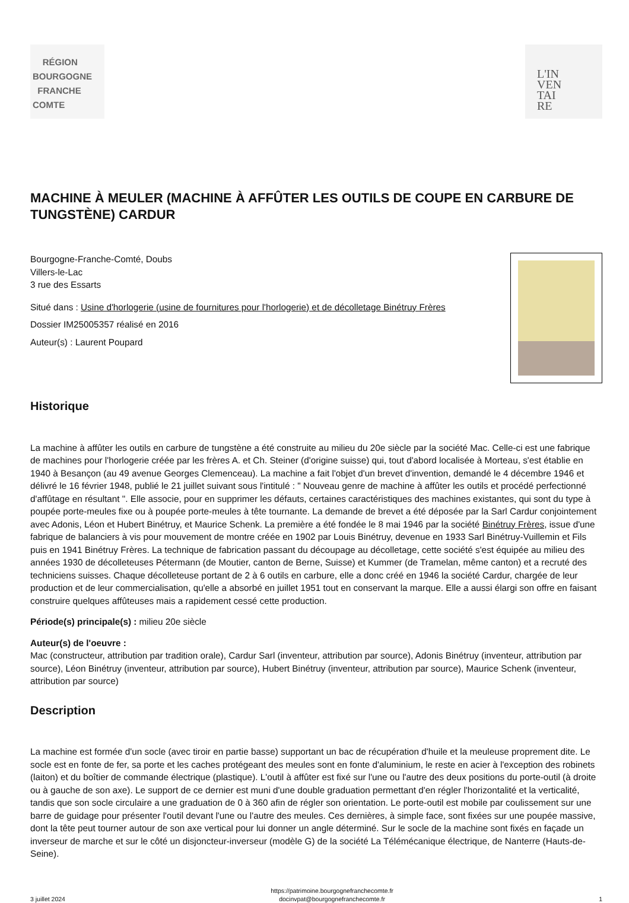RÉGION
BOURGOGNE
FRANCHE
COMTE
L'IN
VEN
TAI
RE
MACHINE À MEULER (MACHINE À AFFÛTER LES OUTILS DE COUPE EN CARBURE DE TUNGSTÈNE) CARDUR
Bourgogne-Franche-Comté, Doubs
Villers-le-Lac
3 rue des Essarts
Situé dans : Usine d'horlogerie (usine de fournitures pour l'horlogerie) et de décolletage Binétruy Frères
Dossier IM25005357 réalisé en 2016
Auteur(s) : Laurent Poupard
Historique
La machine à affûter les outils en carbure de tungstène a été construite au milieu du 20e siècle par la société Mac. Celle-ci est une fabrique de machines pour l'horlogerie créée par les frères A. et Ch. Steiner (d'origine suisse) qui, tout d'abord localisée à Morteau, s'est établie en 1940 à Besançon (au 49 avenue Georges Clemenceau). La machine a fait l'objet d'un brevet d'invention, demandé le 4 décembre 1946 et délivré le 16 février 1948, publié le 21 juillet suivant sous l'intitulé : " Nouveau genre de machine à affûter les outils et procédé perfectionné d'affûtage en résultant ". Elle associe, pour en supprimer les défauts, certaines caractéristiques des machines existantes, qui sont du type à poupée porte-meules fixe ou à poupée porte-meules à tête tournante. La demande de brevet a été déposée par la Sarl Cardur conjointement avec Adonis, Léon et Hubert Binétruy, et Maurice Schenk. La première a été fondée le 8 mai 1946 par la société Binétruy Frères, issue d'une fabrique de balanciers à vis pour mouvement de montre créée en 1902 par Louis Binétruy, devenue en 1933 Sarl Binétruy-Vuillemin et Fils puis en 1941 Binétruy Frères. La technique de fabrication passant du découpage au décolletage, cette société s'est équipée au milieu des années 1930 de décolleteuses Pétermann (de Moutier, canton de Berne, Suisse) et Kummer (de Tramelan, même canton) et a recruté des techniciens suisses. Chaque décolleteuse portant de 2 à 6 outils en carbure, elle a donc créé en 1946 la société Cardur, chargée de leur production et de leur commercialisation, qu'elle a absorbé en juillet 1951 tout en conservant la marque. Elle a aussi élargi son offre en faisant construire quelques affûteuses mais a rapidement cessé cette production.
Période(s) principale(s) : milieu 20e siècle
Auteur(s) de l'oeuvre :
Mac (constructeur, attribution par tradition orale), Cardur Sarl (inventeur, attribution par source), Adonis Binétruy (inventeur, attribution par source), Léon Binétruy (inventeur, attribution par source), Hubert Binétruy (inventeur, attribution par source), Maurice Schenk (inventeur, attribution par source)
Description
La machine est formée d'un socle (avec tiroir en partie basse) supportant un bac de récupération d'huile et la meuleuse proprement dite. Le socle est en fonte de fer, sa porte et les caches protégeant des meules sont en fonte d'aluminium, le reste en acier à l'exception des robinets (laiton) et du boîtier de commande électrique (plastique). L'outil à affûter est fixé sur l'une ou l'autre des deux positions du porte-outil (à droite ou à gauche de son axe). Le support de ce dernier est muni d'une double graduation permettant d'en régler l'horizontalité et la verticalité, tandis que son socle circulaire a une graduation de 0 à 360 afin de régler son orientation. Le porte-outil est mobile par coulissement sur une barre de guidage pour présenter l'outil devant l'une ou l'autre des meules. Ces dernières, à simple face, sont fixées sur une poupée massive, dont la tête peut tourner autour de son axe vertical pour lui donner un angle déterminé. Sur le socle de la machine sont fixés en façade un inverseur de marche et sur le côté un disjoncteur-inverseur (modèle G) de la société La Télémécanique électrique, de Nanterre (Hauts-de-Seine).
3 juillet 2024 https://patrimoine.bourgognefranchecomte.fr
docinvpat@bourgognefranchecomte.fr 1